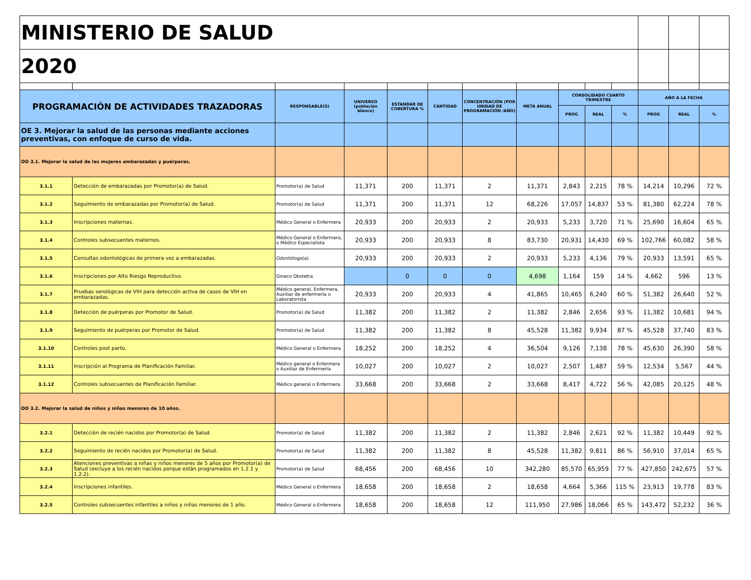| MINISTERIO DE SALUD | | | | | | | | | | | | | |
| 2020 | | | | | | | | | | | | | |
| PROGRAMACIÓN DE ACTIVIDADES TRAZADORAS | | RESPONSABLE(S) | UNIVERSO (población blanco) | ESTANDAR DE COBERTURA % | CANTIDAD | CONCENTRACIÓN (POR UNIDAD DE PROGRAMACIÓN /AÑO) | META ANUAL | CONSOLIDADO CUARTO TRIMESTRE | | | AÑO A LA FECHA | | |
| | | | | | | | | PROG | REAL | % | PROG | REAL | % |
| OE 3. Mejorar la salud de las personas mediante acciones preventivas, con enfoque de curso de vida. | | | | | | | | | | | | | |
| OO 3.1. Mejorar la salud de las mujeres embarazadas y puérperas. | | | | | | | | | | | | | |
| 3.1.1 | Detección de embarazadas por Promotor(a) de Salud. | Promotor(a) de Salud | 11,371 | 200 | 11,371 | 2 | 11,371 | 2,843 | 2,215 | 78 % | 14,214 | 10,296 | 72 % |
| 3.1.2 | Seguimiento de embarazadas por Promotor(a) de Salud. | Promotor(a) de Salud | 11,371 | 200 | 11,371 | 12 | 68,226 | 17,057 | 14,837 | 53 % | 81,380 | 62,224 | 78 % |
| 3.1.3 | Inscripciones maternas. | Médico General o Enfermera | 20,933 | 200 | 20,933 | 2 | 20,933 | 5,233 | 3,720 | 71 % | 25,690 | 16,604 | 65 % |
| 3.1.4 | Controles subsecuentes maternos. | Médico General o Enfermera, o Médico Especialista | 20,933 | 200 | 20,933 | 8 | 83,730 | 20,931 | 14,430 | 69 % | 102,766 | 60,082 | 58 % |
| 3.1.5 | Consultas odontológicas de primera vez a embarazadas. | Odontólogo(a) | 20,933 | 200 | 20,933 | 2 | 20,933 | 5,233 | 4,136 | 79 % | 20,933 | 13,591 | 65 % |
| 3.1.6 | Inscripciones por Alto Riesgo Reproductivo. | Gineco Obstetra | | 0 | 0 | 0 | 4,698 | 1,164 | 159 | 14 % | 4,662 | 596 | 13 % |
| 3.1.7 | Pruebas serológicas de VIH para detección activa de casos de VIH en embarazadas. | Médico general, Enfermera, Auxiliar de enfermería o Laboratorista | 20,933 | 200 | 20,933 | 4 | 41,865 | 10,465 | 6,240 | 60 % | 51,382 | 26,640 | 52 % |
| 3.1.8 | Detección de puérperas por Promotor de Salud. | Promotor(a) de Salud | 11,382 | 200 | 11,382 | 2 | 11,382 | 2,846 | 2,656 | 93 % | 11,382 | 10,681 | 94 % |
| 3.1.9 | Seguimiento de puérperas por Promotor de Salud. | Promotor(a) de Salud | 11,382 | 200 | 11,382 | 8 | 45,528 | 11,382 | 9,934 | 87 % | 45,528 | 37,740 | 83 % |
| 3.1.10 | Controles post parto. | Médico General o Enfermera | 18,252 | 200 | 18,252 | 4 | 36,504 | 9,126 | 7,138 | 78 % | 45,630 | 26,390 | 58 % |
| 3.1.11 | Inscripción al Programa de Planificación Familiar. | Médico general o Enfermera o Auxiliar de Enfermería | 10,027 | 200 | 10,027 | 2 | 10,027 | 2,507 | 1,487 | 59 % | 12,534 | 5,567 | 44 % |
| 3.1.12 | Controles subsecuentes de Planificación Familiar. | Médico general o Enfermera. | 33,668 | 200 | 33,668 | 2 | 33,668 | 8,417 | 4,722 | 56 % | 42,085 | 20,125 | 48 % |
| OO 3.2. Mejorar la salud de niños y niñas menores de 10 años. | | | | | | | | | | | | | |
| 3.2.1 | Detección de recién nacidos por Promotor(a) de Salud. | Promotor(a) de Salud | 11,382 | 200 | 11,382 | 2 | 11,382 | 2,846 | 2,621 | 92 % | 11,382 | 10,449 | 92 % |
| 3.2.2 | Seguimiento de recién nacidos por Promotor(a) de Salud. | Promotor(a) de Salud | 11,382 | 200 | 11,382 | 8 | 45,528 | 11,382 | 9,811 | 86 % | 56,910 | 37,014 | 65 % |
| 3.2.3 | Atenciones preventivas a niñas y niños menores de 5 años por Promotor(a) de Salud (excluye a los recién nacidos porque están programados en 1.2.1 y 1.2.2). | Promotor(a) de Salud | 68,456 | 200 | 68,456 | 10 | 342,280 | 85,570 | 65,959 | 77 % | 427,850 | 242,675 | 57 % |
| 3.2.4 | Inscripciones infantiles. | Médico General o Enfermera | 18,658 | 200 | 18,658 | 2 | 18,658 | 4,664 | 5,366 | 115 % | 23,913 | 19,778 | 83 % |
| 3.2.5 | Controles subsecuentes infantiles a niños y niñas menores de 1 año. | Médico General o Enfermera | 18,658 | 200 | 18,658 | 12 | 111,950 | 27,986 | 18,066 | 65 % | 143,472 | 52,232 | 36 % |